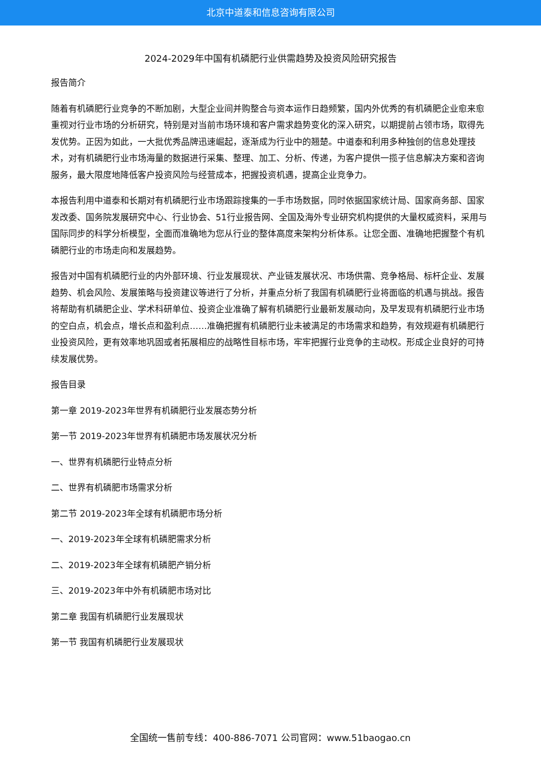北京中道泰和信息咨询有限公司
2024-2029年中国有机磷肥行业供需趋势及投资风险研究报告
报告简介
随着有机磷肥行业竞争的不断加剧，大型企业间并购整合与资本运作日趋频繁，国内外优秀的有机磷肥企业愈来愈重视对行业市场的分析研究，特别是对当前市场环境和客户需求趋势变化的深入研究，以期提前占领市场，取得先发优势。正因为如此，一大批优秀品牌迅速崛起，逐渐成为行业中的翘楚。中道泰和利用多种独创的信息处理技术，对有机磷肥行业市场海量的数据进行采集、整理、加工、分析、传递，为客户提供一揽子信息解决方案和咨询服务，最大限度地降低客户投资风险与经营成本，把握投资机遇，提高企业竞争力。
本报告利用中道泰和长期对有机磷肥行业市场跟踪搜集的一手市场数据，同时依据国家统计局、国家商务部、国家发改委、国务院发展研究中心、行业协会、51行业报告网、全国及海外专业研究机构提供的大量权威资料，采用与国际同步的科学分析模型，全面而准确地为您从行业的整体高度来架构分析体系。让您全面、准确地把握整个有机磷肥行业的市场走向和发展趋势。
报告对中国有机磷肥行业的内外部环境、行业发展现状、产业链发展状况、市场供需、竞争格局、标杆企业、发展趋势、机会风险、发展策略与投资建议等进行了分析，并重点分析了我国有机磷肥行业将面临的机遇与挑战。报告将帮助有机磷肥企业、学术科研单位、投资企业准确了解有机磷肥行业最新发展动向，及早发现有机磷肥行业市场的空白点，机会点，增长点和盈利点……准确把握有机磷肥行业未被满足的市场需求和趋势，有效规避有机磷肥行业投资风险，更有效率地巩固或者拓展相应的战略性目标市场，牢牢把握行业竞争的主动权。形成企业良好的可持续发展优势。
报告目录
第一章 2019-2023年世界有机磷肥行业发展态势分析
第一节 2019-2023年世界有机磷肥市场发展状况分析
一、世界有机磷肥行业特点分析
二、世界有机磷肥市场需求分析
第二节 2019-2023年全球有机磷肥市场分析
一、2019-2023年全球有机磷肥需求分析
二、2019-2023年全球有机磷肥产销分析
三、2019-2023年中外有机磷肥市场对比
第二章 我国有机磷肥行业发展现状
第一节 我国有机磷肥行业发展现状
全国统一售前专线：400-886-7071 公司官网：www.51baogao.cn